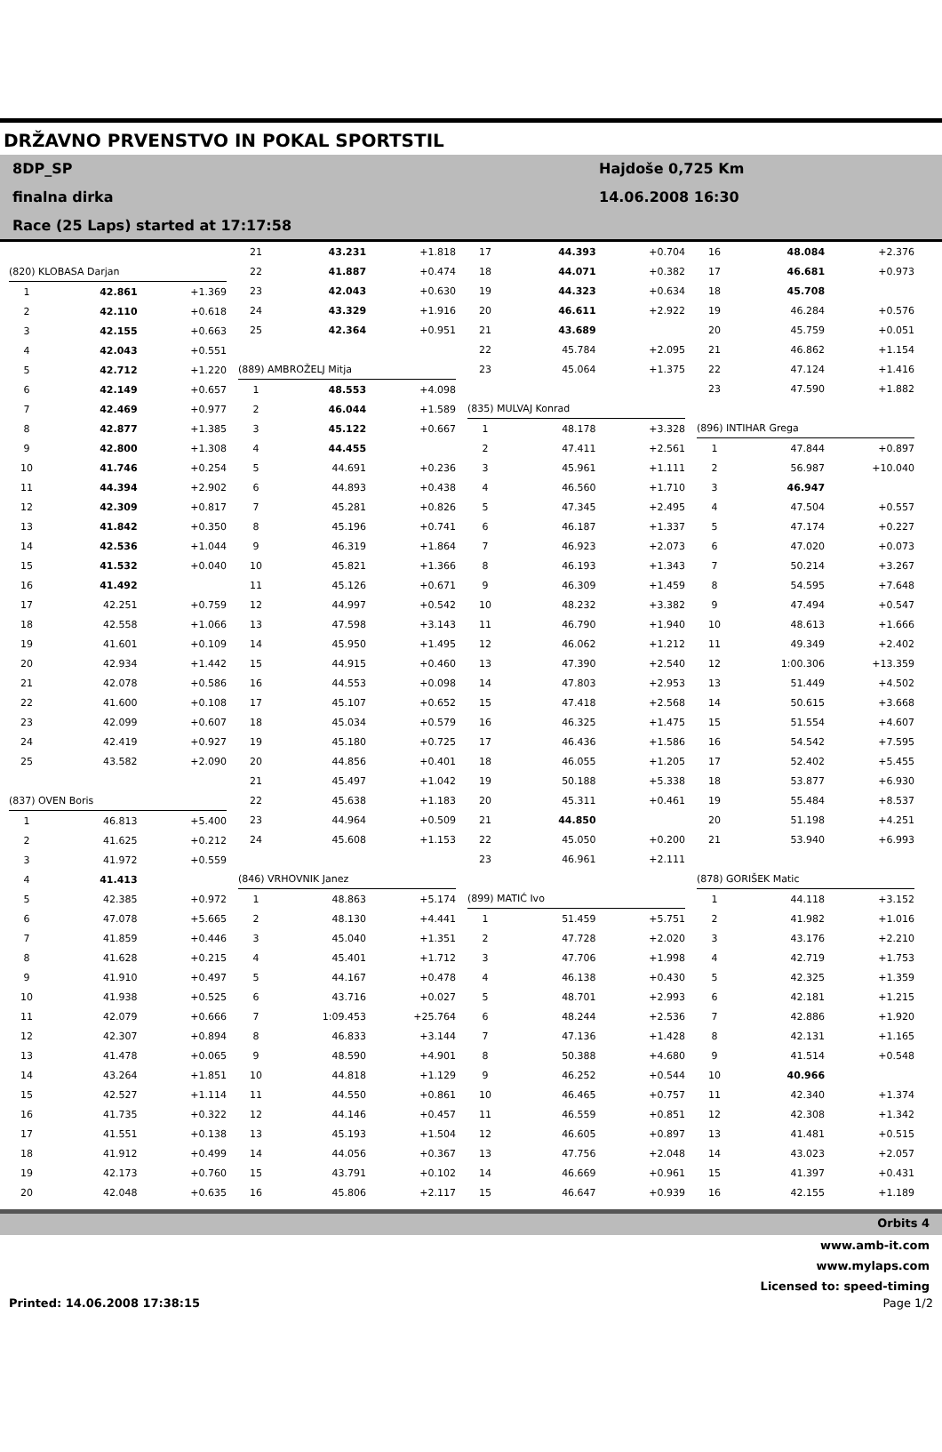DRŽAVNO PRVENSTVO IN POKAL SPORTSTIL
8DP_SP
finalna dirka
Race (25 Laps) started at 17:17:58
Hajdoše 0,725 Km
14.06.2008 16:30
| (820) KLOBASA Darjan | | |
| 1 | 42.861 | +1.369 |
| 2 | 42.110 | +0.618 |
| 3 | 42.155 | +0.663 |
| 4 | 42.043 | +0.551 |
| 5 | 42.712 | +1.220 |
| 6 | 42.149 | +0.657 |
| 7 | 42.469 | +0.977 |
| 8 | 42.877 | +1.385 |
| 9 | 42.800 | +1.308 |
| 10 | 41.746 | +0.254 |
| 11 | 44.394 | +2.902 |
| 12 | 42.309 | +0.817 |
| 13 | 41.842 | +0.350 |
| 14 | 42.536 | +1.044 |
| 15 | 41.532 | +0.040 |
| 16 | 41.492 | |
| 17 | 42.251 | +0.759 |
| 18 | 42.558 | +1.066 |
| 19 | 41.601 | +0.109 |
| 20 | 42.934 | +1.442 |
| 21 | 42.078 | +0.586 |
| 22 | 41.600 | +0.108 |
| 23 | 42.099 | +0.607 |
| 24 | 42.419 | +0.927 |
| 25 | 43.582 | +2.090 |
| (837) OVEN Boris | | |
| 1 | 46.813 | +5.400 |
| 2 | 41.625 | +0.212 |
| 3 | 41.972 | +0.559 |
| 4 | 41.413 | |
| 5 | 42.385 | +0.972 |
| 6 | 47.078 | +5.665 |
| 7 | 41.859 | +0.446 |
| 8 | 41.628 | +0.215 |
| 9 | 41.910 | +0.497 |
| 10 | 41.938 | +0.525 |
| 11 | 42.079 | +0.666 |
| 12 | 42.307 | +0.894 |
| 13 | 41.478 | +0.065 |
| 14 | 43.264 | +1.851 |
| 15 | 42.527 | +1.114 |
| 16 | 41.735 | +0.322 |
| 17 | 41.551 | +0.138 |
| 18 | 41.912 | +0.499 |
| 19 | 42.173 | +0.760 |
| 20 | 42.048 | +0.635 |
| 21 | 43.231 | +1.818 |
| 22 | 41.887 | +0.474 |
| 23 | 42.043 | +0.630 |
| 24 | 43.329 | +1.916 |
| 25 | 42.364 | +0.951 |
| (889) AMBROŽELJ Mitja | | |
| 1 | 48.553 | +4.098 |
| 2 | 46.044 | +1.589 |
| 3 | 45.122 | +0.667 |
| 4 | 44.455 | |
| 5 | 44.691 | +0.236 |
| 6 | 44.893 | +0.438 |
| 7 | 45.281 | +0.826 |
| 8 | 45.196 | +0.741 |
| 9 | 46.319 | +1.864 |
| 10 | 45.821 | +1.366 |
| 11 | 45.126 | +0.671 |
| 12 | 44.997 | +0.542 |
| 13 | 47.598 | +3.143 |
| 14 | 45.950 | +1.495 |
| 15 | 44.915 | +0.460 |
| 16 | 44.553 | +0.098 |
| 17 | 45.107 | +0.652 |
| 18 | 45.034 | +0.579 |
| 19 | 45.180 | +0.725 |
| 20 | 44.856 | +0.401 |
| 21 | 45.497 | +1.042 |
| 22 | 45.638 | +1.183 |
| 23 | 44.964 | +0.509 |
| 24 | 45.608 | +1.153 |
| (846) VRHOVNIK Janez | | |
| 1 | 48.863 | +5.174 |
| 2 | 48.130 | +4.441 |
| 3 | 45.040 | +1.351 |
| 4 | 45.401 | +1.712 |
| 5 | 44.167 | +0.478 |
| 6 | 43.716 | +0.027 |
| 7 | 1:09.453 | +25.764 |
| 8 | 46.833 | +3.144 |
| 9 | 48.590 | +4.901 |
| 10 | 44.818 | +1.129 |
| 11 | 44.550 | +0.861 |
| 12 | 44.146 | +0.457 |
| 13 | 45.193 | +1.504 |
| 14 | 44.056 | +0.367 |
| 15 | 43.791 | +0.102 |
| 16 | 45.806 | +2.117 |
| 17 | 44.393 | +0.704 |
| 18 | 44.071 | +0.382 |
| 19 | 44.323 | +0.634 |
| 20 | 46.611 | +2.922 |
| 21 | 43.689 | |
| 22 | 45.784 | +2.095 |
| 23 | 45.064 | +1.375 |
| (835) MULVAJ Konrad | | |
| 1 | 48.178 | +3.328 |
| 2 | 47.411 | +2.561 |
| 3 | 45.961 | +1.111 |
| 4 | 46.560 | +1.710 |
| 5 | 47.345 | +2.495 |
| 6 | 46.187 | +1.337 |
| 7 | 46.923 | +2.073 |
| 8 | 46.193 | +1.343 |
| 9 | 46.309 | +1.459 |
| 10 | 48.232 | +3.382 |
| 11 | 46.790 | +1.940 |
| 12 | 46.062 | +1.212 |
| 13 | 47.390 | +2.540 |
| 14 | 47.803 | +2.953 |
| 15 | 47.418 | +2.568 |
| 16 | 46.325 | +1.475 |
| 17 | 46.436 | +1.586 |
| 18 | 46.055 | +1.205 |
| 19 | 50.188 | +5.338 |
| 20 | 45.311 | +0.461 |
| 21 | 44.850 | |
| 22 | 45.050 | +0.200 |
| 23 | 46.961 | +2.111 |
| (899) MATIĆ Ivo | | |
| 1 | 51.459 | +5.751 |
| 2 | 47.728 | +2.020 |
| 3 | 47.706 | +1.998 |
| 4 | 46.138 | +0.430 |
| 5 | 48.701 | +2.993 |
| 6 | 48.244 | +2.536 |
| 7 | 47.136 | +1.428 |
| 8 | 50.388 | +4.680 |
| 9 | 46.252 | +0.544 |
| 10 | 46.465 | +0.757 |
| 11 | 46.559 | +0.851 |
| 12 | 46.605 | +0.897 |
| 13 | 47.756 | +2.048 |
| 14 | 46.669 | +0.961 |
| 15 | 46.647 | +0.939 |
| 16 | 48.084 | +2.376 |
| 17 | 46.681 | +0.973 |
| 18 | 45.708 | |
| 19 | 46.284 | +0.576 |
| 20 | 45.759 | +0.051 |
| 21 | 46.862 | +1.154 |
| 22 | 47.124 | +1.416 |
| 23 | 47.590 | +1.882 |
| (896) INTIHAR Grega | | |
| 1 | 47.844 | +0.897 |
| 2 | 56.987 | +10.040 |
| 3 | 46.947 | |
| 4 | 47.504 | +0.557 |
| 5 | 47.174 | +0.227 |
| 6 | 47.020 | +0.073 |
| 7 | 50.214 | +3.267 |
| 8 | 54.595 | +7.648 |
| 9 | 47.494 | +0.547 |
| 10 | 48.613 | +1.666 |
| 11 | 49.349 | +2.402 |
| 12 | 1:00.306 | +13.359 |
| 13 | 51.449 | +4.502 |
| 14 | 50.615 | +3.668 |
| 15 | 51.554 | +4.607 |
| 16 | 54.542 | +7.595 |
| 17 | 52.402 | +5.455 |
| 18 | 53.877 | +6.930 |
| 19 | 55.484 | +8.537 |
| 20 | 51.198 | +4.251 |
| 21 | 53.940 | +6.993 |
| (878) GORIŠEK Matic | | |
| 1 | 44.118 | +3.152 |
| 2 | 41.982 | +1.016 |
| 3 | 43.176 | +2.210 |
| 4 | 42.719 | +1.753 |
| 5 | 42.325 | +1.359 |
| 6 | 42.181 | +1.215 |
| 7 | 42.886 | +1.920 |
| 8 | 42.131 | +1.165 |
| 9 | 41.514 | +0.548 |
| 10 | 40.966 | |
| 11 | 42.340 | +1.374 |
| 12 | 42.308 | +1.342 |
| 13 | 41.481 | +0.515 |
| 14 | 43.023 | +2.057 |
| 15 | 41.397 | +0.431 |
| 16 | 42.155 | +1.189 |
Orbits 4
www.amb-it.com
www.mylaps.com
Licensed to: speed-timing
Printed: 14.06.2008 17:38:15 Page 1/2